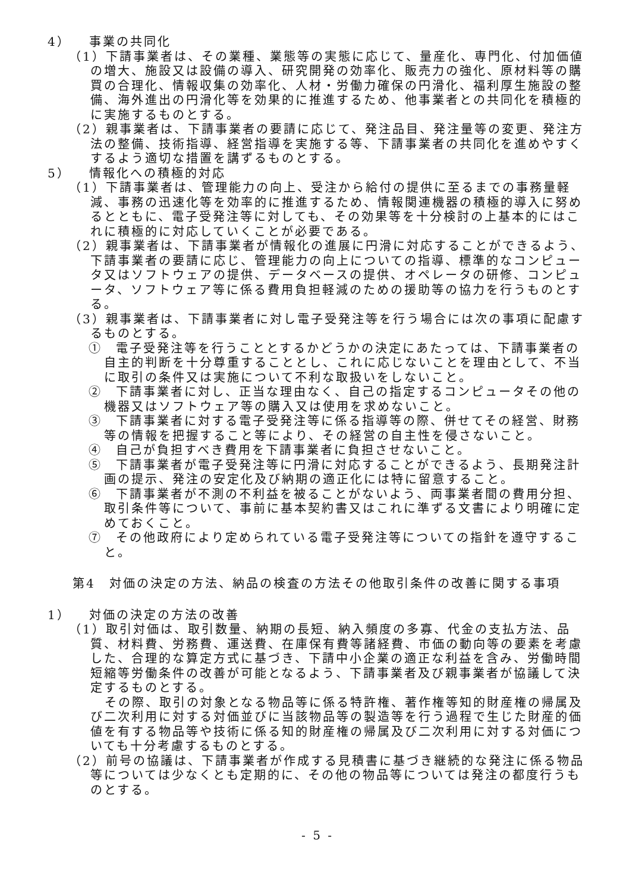4） 事業の共同化
（1）下請事業者は、その業種、業態等の実態に応じて、量産化、専門化、付加価値の増大、施設又は設備の導入、研究開発の効率化、販売力の強化、原材料等の購買の合理化、情報収集の効率化、人材・労働力確保の円滑化、福利厚生施設の整備、海外進出の円滑化等を効果的に推進するため、他事業者との共同化を積極的に実施するものとする。
（2）親事業者は、下請事業者の要請に応じて、発注品目、発注量等の変更、発注方法の整備、技術指導、経営指導を実施する等、下請事業者の共同化を進めやすくするよう適切な措置を講ずるものとする。
5） 情報化への積極的対応
（1）下請事業者は、管理能力の向上、受注から給付の提供に至るまでの事務量軽減、事務の迅速化等を効率的に推進するため、情報関連機器の積極的導入に努めるとともに、電子受発注等に対しても、その効果等を十分検討の上基本的にはこれに積極的に対応していくことが必要である。
（2）親事業者は、下請事業者が情報化の進展に円滑に対応することができるよう、下請事業者の要請に応じ、管理能力の向上についての指導、標準的なコンピュータ又はソフトウェアの提供、データベースの提供、オペレータの研修、コンピュータ、ソフトウェア等に係る費用負担軽減のための援助等の協力を行うものとする。
（3）親事業者は、下請事業者に対し電子受発注等を行う場合には次の事項に配慮するものとする。
①　電子受発注等を行うこととするかどうかの決定にあたっては、下請事業者の自主的判断を十分尊重することとし、これに応じないことを理由として、不当に取引の条件又は実施について不利な取扱いをしないこと。
②　下請事業者に対し、正当な理由なく、自己の指定するコンピュータその他の機器又はソフトウェア等の購入又は使用を求めないこと。
③　下請事業者に対する電子受発注等に係る指導等の際、併せてその経営、財務等の情報を把握すること等により、その経営の自主性を侵さないこと。
④　自己が負担すべき費用を下請事業者に負担させないこと。
⑤　下請事業者が電子受発注等に円滑に対応することができるよう、長期発注計画の提示、発注の安定化及び納期の適正化には特に留意すること。
⑥　下請事業者が不測の不利益を被ることがないよう、両事業者間の費用分担、取引条件等について、事前に基本契約書又はこれに準ずる文書により明確に定めておくこと。
⑦　その他政府により定められている電子受発注等についての指針を遵守すること。
第4　対価の決定の方法、納品の検査の方法その他取引条件の改善に関する事項
1） 対価の決定の方法の改善
（1）取引対価は、取引数量、納期の長短、納入頻度の多寡、代金の支払方法、品質、材料費、労務費、運送費、在庫保有費等諸経費、市価の動向等の要素を考慮した、合理的な算定方式に基づき、下請中小企業の適正な利益を含み、労働時間短縮等労働条件の改善が可能となるよう、下請事業者及び親事業者が協議して決定するものとする。
その際、取引の対象となる物品等に係る特許権、著作権等知的財産権の帰属及び二次利用に対する対価並びに当該物品等の製造等を行う過程で生じた財産的価値を有する物品等や技術に係る知的財産権の帰属及び二次利用に対する対価についても十分考慮するものとする。
（2）前号の協議は、下請事業者が作成する見積書に基づき継続的な発注に係る物品等については少なくとも定期的に、その他の物品等については発注の都度行うものとする。
- 5 -